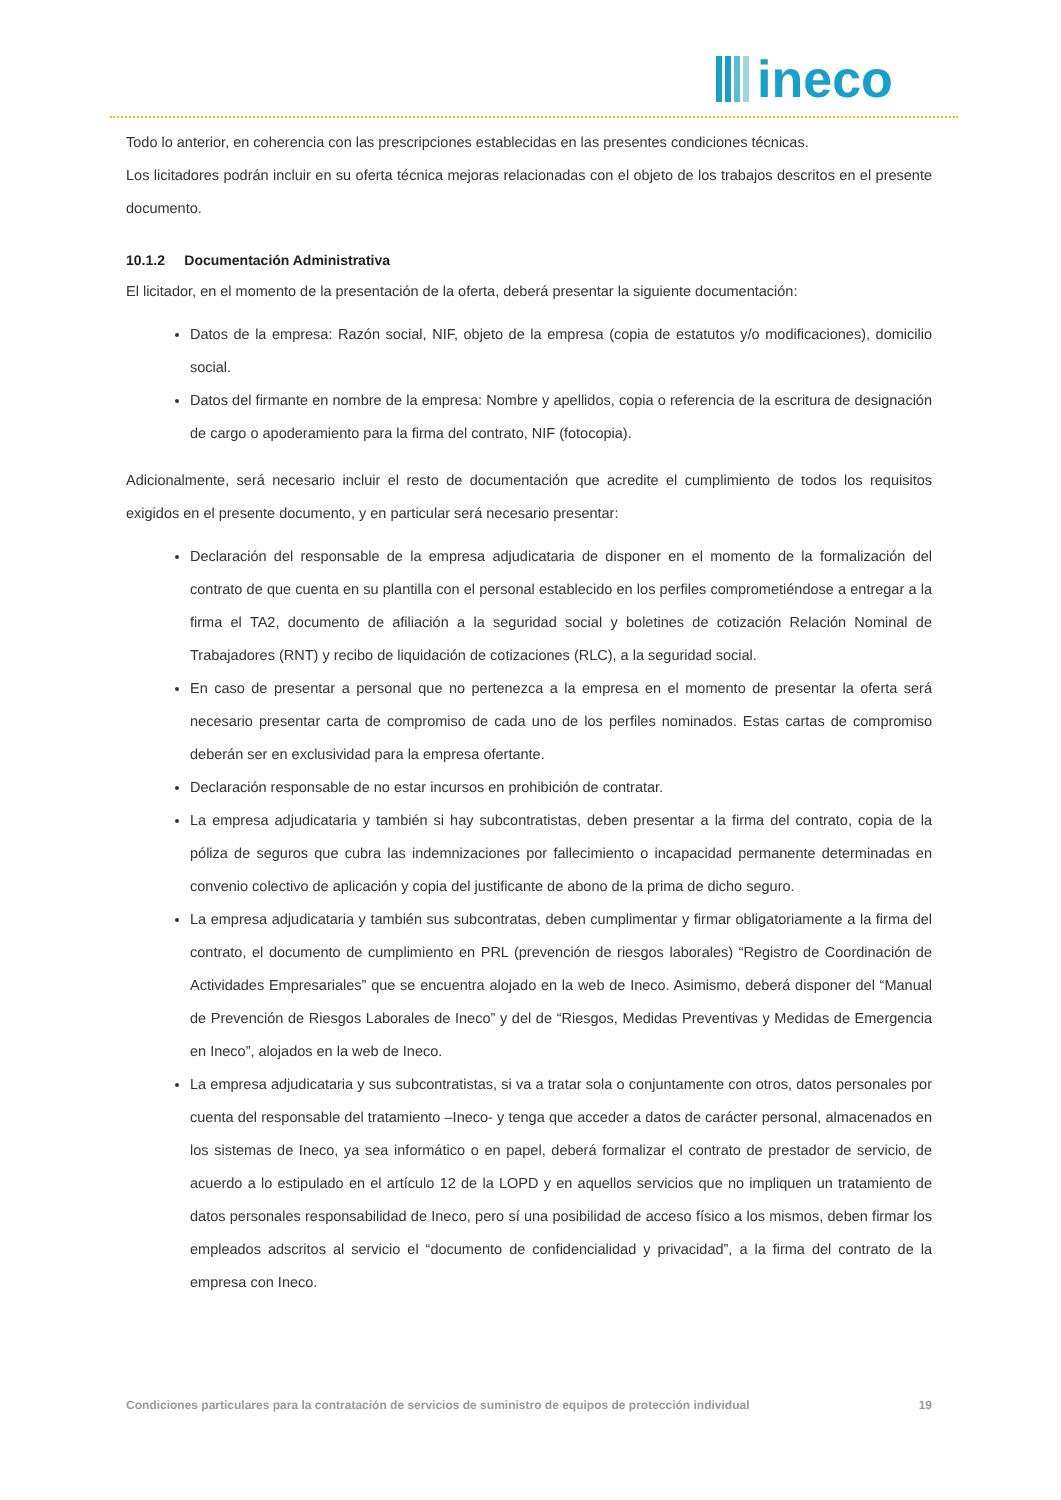ineco
Todo lo anterior, en coherencia con las prescripciones establecidas en las presentes condiciones técnicas.
Los licitadores podrán incluir en su oferta técnica mejoras relacionadas con el objeto de los trabajos descritos en el presente documento.
10.1.2 Documentación Administrativa
El licitador, en el momento de la presentación de la oferta, deberá presentar la siguiente documentación:
Datos de la empresa: Razón social, NIF, objeto de la empresa (copia de estatutos y/o modificaciones), domicilio social.
Datos del firmante en nombre de la empresa: Nombre y apellidos, copia o referencia de la escritura de designación de cargo o apoderamiento para la firma del contrato, NIF (fotocopia).
Adicionalmente, será necesario incluir el resto de documentación que acredite el cumplimiento de todos los requisitos exigidos en el presente documento, y en particular será necesario presentar:
Declaración del responsable de la empresa adjudicataria de disponer en el momento de la formalización del contrato de que cuenta en su plantilla con el personal establecido en los perfiles comprometiéndose a entregar a la firma el TA2, documento de afiliación a la seguridad social y boletines de cotización Relación Nominal de Trabajadores (RNT) y recibo de liquidación de cotizaciones (RLC), a la seguridad social.
En caso de presentar a personal que no pertenezca a la empresa en el momento de presentar la oferta será necesario presentar carta de compromiso de cada uno de los perfiles nominados. Estas cartas de compromiso deberán ser en exclusividad para la empresa ofertante.
Declaración responsable de no estar incursos en prohibición de contratar.
La empresa adjudicataria y también si hay subcontratistas, deben presentar a la firma del contrato, copia de la póliza de seguros que cubra las indemnizaciones por fallecimiento o incapacidad permanente determinadas en convenio colectivo de aplicación y copia del justificante de abono de la prima de dicho seguro.
La empresa adjudicataria y también sus subcontratas, deben cumplimentar y firmar obligatoriamente a la firma del contrato, el documento de cumplimiento en PRL (prevención de riesgos laborales) “Registro de Coordinación de Actividades Empresariales” que se encuentra alojado en la web de Ineco. Asimismo, deberá disponer del “Manual de Prevención de Riesgos Laborales de Ineco” y del de “Riesgos, Medidas Preventivas y Medidas de Emergencia en Ineco”, alojados en la web de Ineco.
La empresa adjudicataria y sus subcontratistas, si va a tratar sola o conjuntamente con otros, datos personales por cuenta del responsable del tratamiento –Ineco- y tenga que acceder a datos de carácter personal, almacenados en los sistemas de Ineco, ya sea informático o en papel, deberá formalizar el contrato de prestador de servicio, de acuerdo a lo estipulado en el artículo 12 de la LOPD y en aquellos servicios que no impliquen un tratamiento de datos personales responsabilidad de Ineco, pero sí una posibilidad de acceso físico a los mismos, deben firmar los empleados adscritos al servicio el “documento de confidencialidad y privacidad”, a la firma del contrato de la empresa con Ineco.
Condiciones particulares para la contratación de servicios de suministro de equipos de protección individual 19